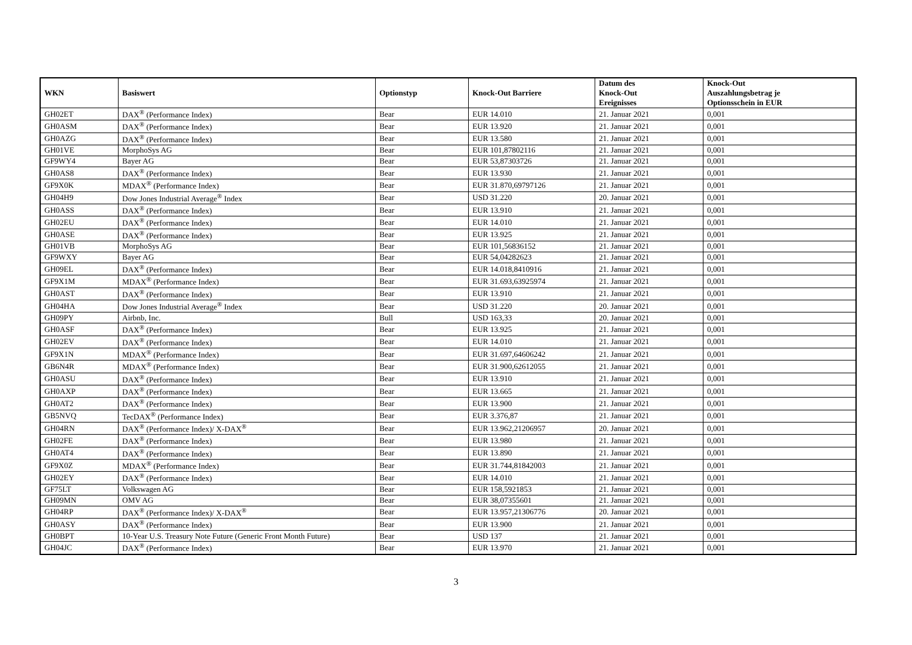| WKN | Basiswert | Optionstyp | Knock-Out Barriere | Datum des Knock-Out Ereignisses | Knock-Out Auszahlungsbetrag je Optionsschein in EUR |
| --- | --- | --- | --- | --- | --- |
| GH02ET | DAX<sup>®</sup> (Performance Index) | Bear | EUR 14.010 | 21. Januar 2021 | 0,001 |
| GH0ASM | DAX<sup>®</sup> (Performance Index) | Bear | EUR 13.920 | 21. Januar 2021 | 0,001 |
| GH0AZG | DAX<sup>®</sup> (Performance Index) | Bear | EUR 13.580 | 21. Januar 2021 | 0,001 |
| GH01VE | MorphoSys AG | Bear | EUR 101,87802116 | 21. Januar 2021 | 0,001 |
| GF9WY4 | Bayer AG | Bear | EUR 53,87303726 | 21. Januar 2021 | 0,001 |
| GH0AS8 | DAX<sup>®</sup> (Performance Index) | Bear | EUR 13.930 | 21. Januar 2021 | 0,001 |
| GF9X0K | MDAX<sup>®</sup> (Performance Index) | Bear | EUR 31.870,69797126 | 21. Januar 2021 | 0,001 |
| GH04H9 | Dow Jones Industrial Average<sup>®</sup> Index | Bear | USD 31.220 | 20. Januar 2021 | 0,001 |
| GH0ASS | DAX<sup>®</sup> (Performance Index) | Bear | EUR 13.910 | 21. Januar 2021 | 0,001 |
| GH02EU | DAX<sup>®</sup> (Performance Index) | Bear | EUR 14.010 | 21. Januar 2021 | 0,001 |
| GH0ASE | DAX<sup>®</sup> (Performance Index) | Bear | EUR 13.925 | 21. Januar 2021 | 0,001 |
| GH01VB | MorphoSys AG | Bear | EUR 101,56836152 | 21. Januar 2021 | 0,001 |
| GF9WXY | Bayer AG | Bear | EUR 54,04282623 | 21. Januar 2021 | 0,001 |
| GH09EL | DAX<sup>®</sup> (Performance Index) | Bear | EUR 14.018,8410916 | 21. Januar 2021 | 0,001 |
| GF9X1M | MDAX<sup>®</sup> (Performance Index) | Bear | EUR 31.693,63925974 | 21. Januar 2021 | 0,001 |
| GH0AST | DAX<sup>®</sup> (Performance Index) | Bear | EUR 13.910 | 21. Januar 2021 | 0,001 |
| GH04HA | Dow Jones Industrial Average<sup>®</sup> Index | Bear | USD 31.220 | 20. Januar 2021 | 0,001 |
| GH09PY | Airbnb, Inc. | Bull | USD 163,33 | 20. Januar 2021 | 0,001 |
| GH0ASF | DAX<sup>®</sup> (Performance Index) | Bear | EUR 13.925 | 21. Januar 2021 | 0,001 |
| GH02EV | DAX<sup>®</sup> (Performance Index) | Bear | EUR 14.010 | 21. Januar 2021 | 0,001 |
| GF9X1N | MDAX<sup>®</sup> (Performance Index) | Bear | EUR 31.697,64606242 | 21. Januar 2021 | 0,001 |
| GB6N4R | MDAX<sup>®</sup> (Performance Index) | Bear | EUR 31.900,62612055 | 21. Januar 2021 | 0,001 |
| GH0ASU | DAX<sup>®</sup> (Performance Index) | Bear | EUR 13.910 | 21. Januar 2021 | 0,001 |
| GH0AXP | DAX<sup>®</sup> (Performance Index) | Bear | EUR 13.665 | 21. Januar 2021 | 0,001 |
| GH0AT2 | DAX<sup>®</sup> (Performance Index) | Bear | EUR 13.900 | 21. Januar 2021 | 0,001 |
| GB5NVQ | TecDAX<sup>®</sup> (Performance Index) | Bear | EUR 3.376,87 | 21. Januar 2021 | 0,001 |
| GH04RN | DAX<sup>®</sup> (Performance Index)/ X-DAX<sup>®</sup> | Bear | EUR 13.962,21206957 | 20. Januar 2021 | 0,001 |
| GH02FE | DAX<sup>®</sup> (Performance Index) | Bear | EUR 13.980 | 21. Januar 2021 | 0,001 |
| GH0AT4 | DAX<sup>®</sup> (Performance Index) | Bear | EUR 13.890 | 21. Januar 2021 | 0,001 |
| GF9X0Z | MDAX<sup>®</sup> (Performance Index) | Bear | EUR 31.744,81842003 | 21. Januar 2021 | 0,001 |
| GH02EY | DAX<sup>®</sup> (Performance Index) | Bear | EUR 14.010 | 21. Januar 2021 | 0,001 |
| GF75LT | Volkswagen AG | Bear | EUR 158,5921853 | 21. Januar 2021 | 0,001 |
| GH09MN | OMV AG | Bear | EUR 38,07355601 | 21. Januar 2021 | 0,001 |
| GH04RP | DAX<sup>®</sup> (Performance Index)/ X-DAX<sup>®</sup> | Bear | EUR 13.957,21306776 | 20. Januar 2021 | 0,001 |
| GH0ASY | DAX<sup>®</sup> (Performance Index) | Bear | EUR 13.900 | 21. Januar 2021 | 0,001 |
| GH0BPT | 10-Year U.S. Treasury Note Future (Generic Front Month Future) | Bear | USD 137 | 21. Januar 2021 | 0,001 |
| GH04JC | DAX<sup>®</sup> (Performance Index) | Bear | EUR 13.970 | 21. Januar 2021 | 0,001 |
3